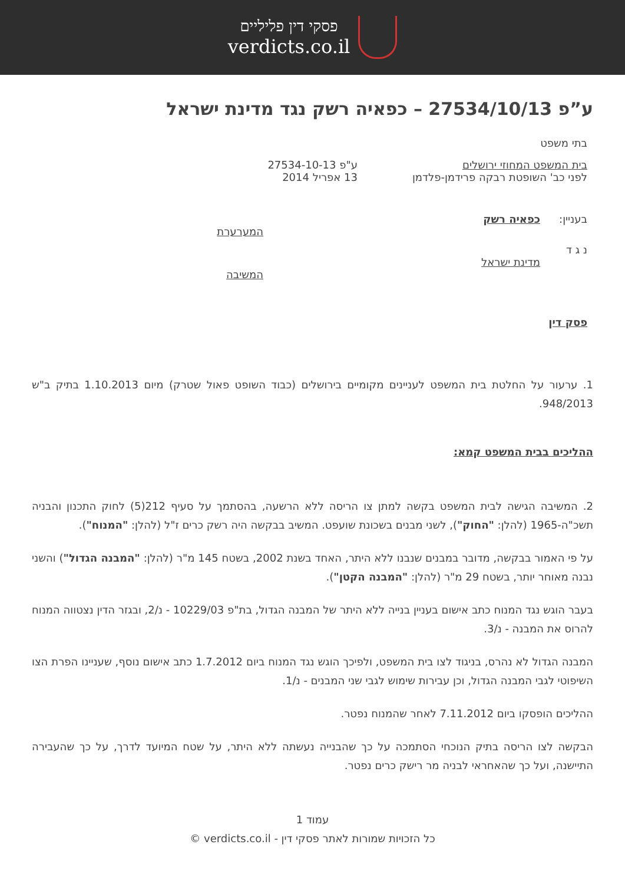פסקי דין פליליים
verdicts.co.il
ע”פ 27534/10/13 – כפאיה רשק נגד מדינת ישראל
בתי משפט
בית המשפט המחוזי ירושלים
לפני כב' השופטת רבקה פרידמן-פלדמן
ע"פ 27534-10-13
13 אפריל 2014
בעניין: כפאיה רשק
המערערת
נ ג ד
מדינת ישראל
המשיבה
פסק דין
1. ערעור על החלטת בית המשפט לעניינים מקומיים בירושלים (כבוד השופט פאול שטרק) מיום 1.10.2013 בתיק ב"ש 948/2013.
ההליכים בבית המשפט קמא:
2. המשיבה הגישה לבית המשפט בקשה למתן צו הריסה ללא הרשעה, בהסתמך על סעיף 212(5) לחוק התכנון והבניה תשכ"ה-1965 (להלן: "החוק"), לשני מבנים בשכונת שועפט. המשיב בבקשה היה רשק כרים ז"ל (להלן: "המנוח").
על פי האמור בבקשה, מדובר במבנים שנבנו ללא היתר, האחד בשנת 2002, בשטח 145 מ"ר (להלן: "המבנה הגדול") והשני נבנה מאוחר יותר, בשטח 29 מ"ר (להלן: "המבנה הקטן").
בעבר הוגש נגד המנוח כתב אישום בעניין בנייה ללא היתר של המבנה הגדול, בת"פ 10229/03 - נ/2, ובגזר הדין נצטווה המנוח להרוס את המבנה - נ/3.
המבנה הגדול לא נהרס, בניגוד לצו בית המשפט, ולפיכך הוגש נגד המנוח ביום 1.7.2012 כתב אישום נוסף, שעניינו הפרת הצו השיפוטי לגבי המבנה הגדול, וכן עבירות שימוש לגבי שני המבנים - נ/1.
ההליכים הופסקו ביום 7.11.2012 לאחר שהמנוח נפטר.
הבקשה לצו הריסה בתיק הנוכחי הסתמכה על כך שהבנייה נעשתה ללא היתר, על שטח המיועד לדרך, על כך שהעבירה התיישנה, ועל כך שהאחראי לבניה מר רישק כרים נפטר.
עמוד 1
כל הזכויות שמורות לאתר פסקי דין - verdicts.co.il ©